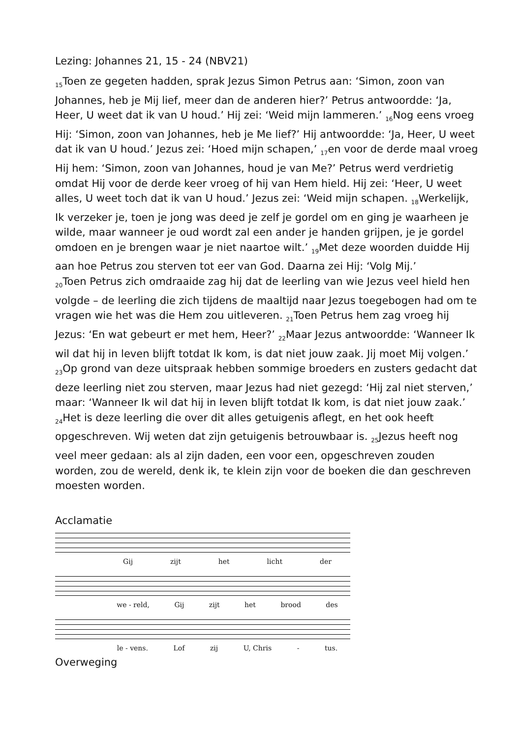Lezing: Johannes 21, 15 - 24 (NBV21)
<sub>15</sub>Toen ze gegeten hadden, sprak Jezus Simon Petrus aan: ‘Simon, zoon van Johannes, heb je Mij lief, meer dan de anderen hier?’ Petrus antwoordde: ‘Ja, Heer, U weet dat ik van U houd.’ Hij zei: ‘Weid mijn lammeren.’ <sub>16</sub>Nog eens vroeg Hij: ‘Simon, zoon van Johannes, heb je Me lief?’ Hij antwoordde: ‘Ja, Heer, U weet dat ik van U houd.’ Jezus zei: ‘Hoed mijn schapen,’ <sub>17</sub>en voor de derde maal vroeg Hij hem: ‘Simon, zoon van Johannes, houd je van Me?’ Petrus werd verdrietig omdat Hij voor de derde keer vroeg of hij van Hem hield. Hij zei: ‘Heer, U weet alles, U weet toch dat ik van U houd.’ Jezus zei: ‘Weid mijn schapen. <sub>18</sub>Werkelijk, Ik verzeker je, toen je jong was deed je zelf je gordel om en ging je waarheen je wilde, maar wanneer je oud wordt zal een ander je handen grijpen, je je gordel omdoen en je brengen waar je niet naartoe wilt.’ <sub>19</sub>Met deze woorden duidde Hij aan hoe Petrus zou sterven tot eer van God. Daarna zei Hij: ‘Volg Mij.’
<sub>20</sub>Toen Petrus zich omdraaide zag hij dat de leerling van wie Jezus veel hield hen volgde – de leerling die zich tijdens de maaltijd naar Jezus toegebogen had om te vragen wie het was die Hem zou uitleveren. <sub>21</sub>Toen Petrus hem zag vroeg hij Jezus: ‘En wat gebeurt er met hem, Heer?’ <sub>22</sub>Maar Jezus antwoordde: ‘Wanneer Ik wil dat hij in leven blijft totdat Ik kom, is dat niet jouw zaak. Jij moet Mij volgen.’ <sub>23</sub>Op grond van deze uitspraak hebben sommige broeders en zusters gedacht dat deze leerling niet zou sterven, maar Jezus had niet gezegd: ‘Hij zal niet sterven,’ maar: ‘Wanneer Ik wil dat hij in leven blijft totdat Ik kom, is dat niet jouw zaak.’
<sub>24</sub>Het is deze leerling die over dit alles getuigenis aflegt, en het ook heeft opgeschreven. Wij weten dat zijn getuigenis betrouwbaar is. <sub>25</sub>Jezus heeft nog veel meer gedaan: als al zijn daden, een voor een, opgeschreven zouden worden, zou de wereld, denk ik, te klein zijn voor de boeken die dan geschreven moesten worden.
Acclamatie
Gij zijt het licht der
we - reld, Gij zijt het brood des
le - vens. Lof zij U, Chris - tus.
Overweging